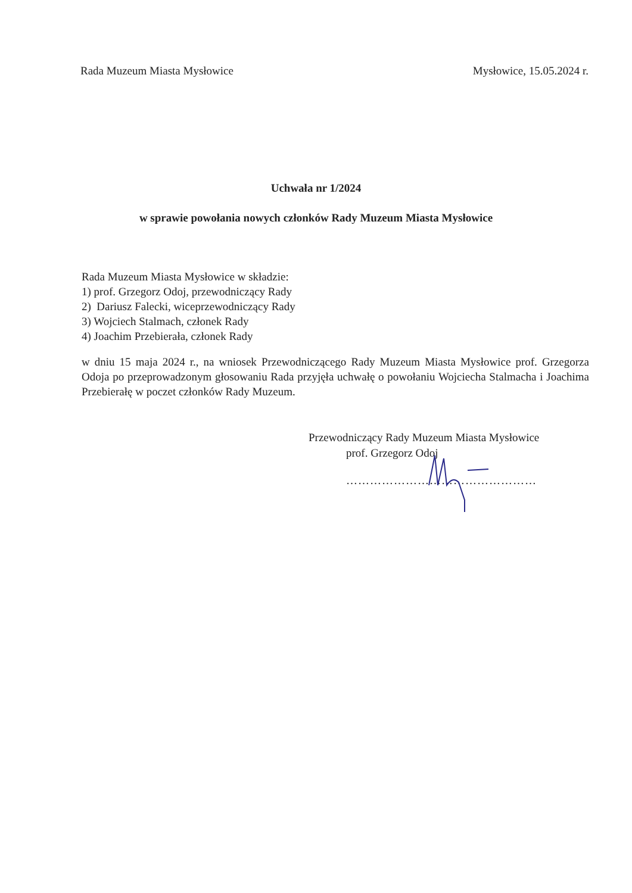Rada Muzeum Miasta Mysłowice Mysłowice, 15.05.2024 r.
Uchwała nr 1/2024
w sprawie powołania nowych członków Rady Muzeum Miasta Mysłowice
Rada Muzeum Miasta Mysłowice w składzie:
1) prof. Grzegorz Odoj, przewodniczący Rady
2) Dariusz Falecki, wiceprzewodniczący Rady
3) Wojciech Stalmach, członek Rady
4) Joachim Przebierała, członek Rady
w dniu 15 maja 2024 r., na wniosek Przewodniczącego Rady Muzeum Miasta Mysłowice prof. Grzegorza Odoja po przeprowadzonym głosowaniu Rada przyjęła uchwałę o powołaniu Wojciecha Stalmacha i Joachima Przebierałę w poczet członków Rady Muzeum.
Przewodniczący Rady Muzeum Miasta Mysłowice
prof. Grzegorz Odoj
…………………………………………